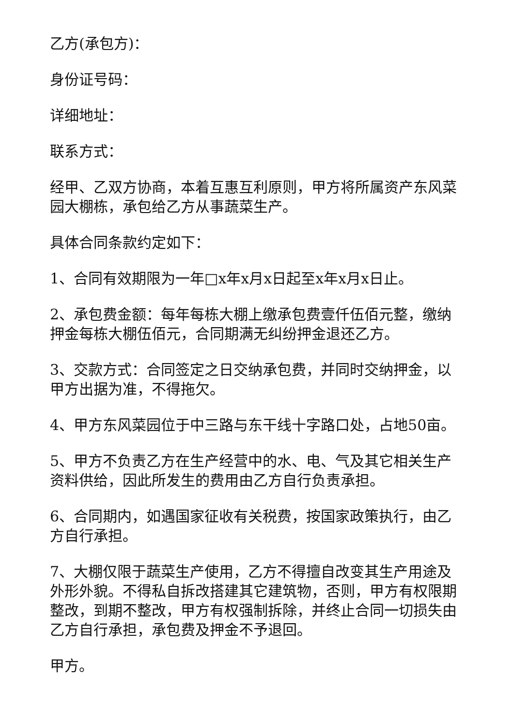乙方(承包方)：
身份证号码：
详细地址：
联系方式：
经甲、乙双方协商，本着互惠互利原则，甲方将所属资产东风菜园大棚栋，承包给乙方从事蔬菜生产。
具体合同条款约定如下：
1、合同有效期限为一年□x年x月x日起至x年x月x日止。
2、承包费金额：每年每栋大棚上缴承包费壹仟伍佰元整，缴纳押金每栋大棚伍佰元，合同期满无纠纷押金退还乙方。
3、交款方式：合同签定之日交纳承包费，并同时交纳押金，以甲方出据为准，不得拖欠。
4、甲方东风菜园位于中三路与东干线十字路口处，占地50亩。
5、甲方不负责乙方在生产经营中的水、电、气及其它相关生产资料供给，因此所发生的费用由乙方自行负责承担。
6、合同期内，如遇国家征收有关税费，按国家政策执行，由乙方自行承担。
7、大棚仅限于蔬菜生产使用，乙方不得擅自改变其生产用途及外形外貌。不得私自拆改搭建其它建筑物，否则，甲方有权限期整改，到期不整改，甲方有权强制拆除，并终止合同一切损失由乙方自行承担，承包费及押金不予退回。
甲方。